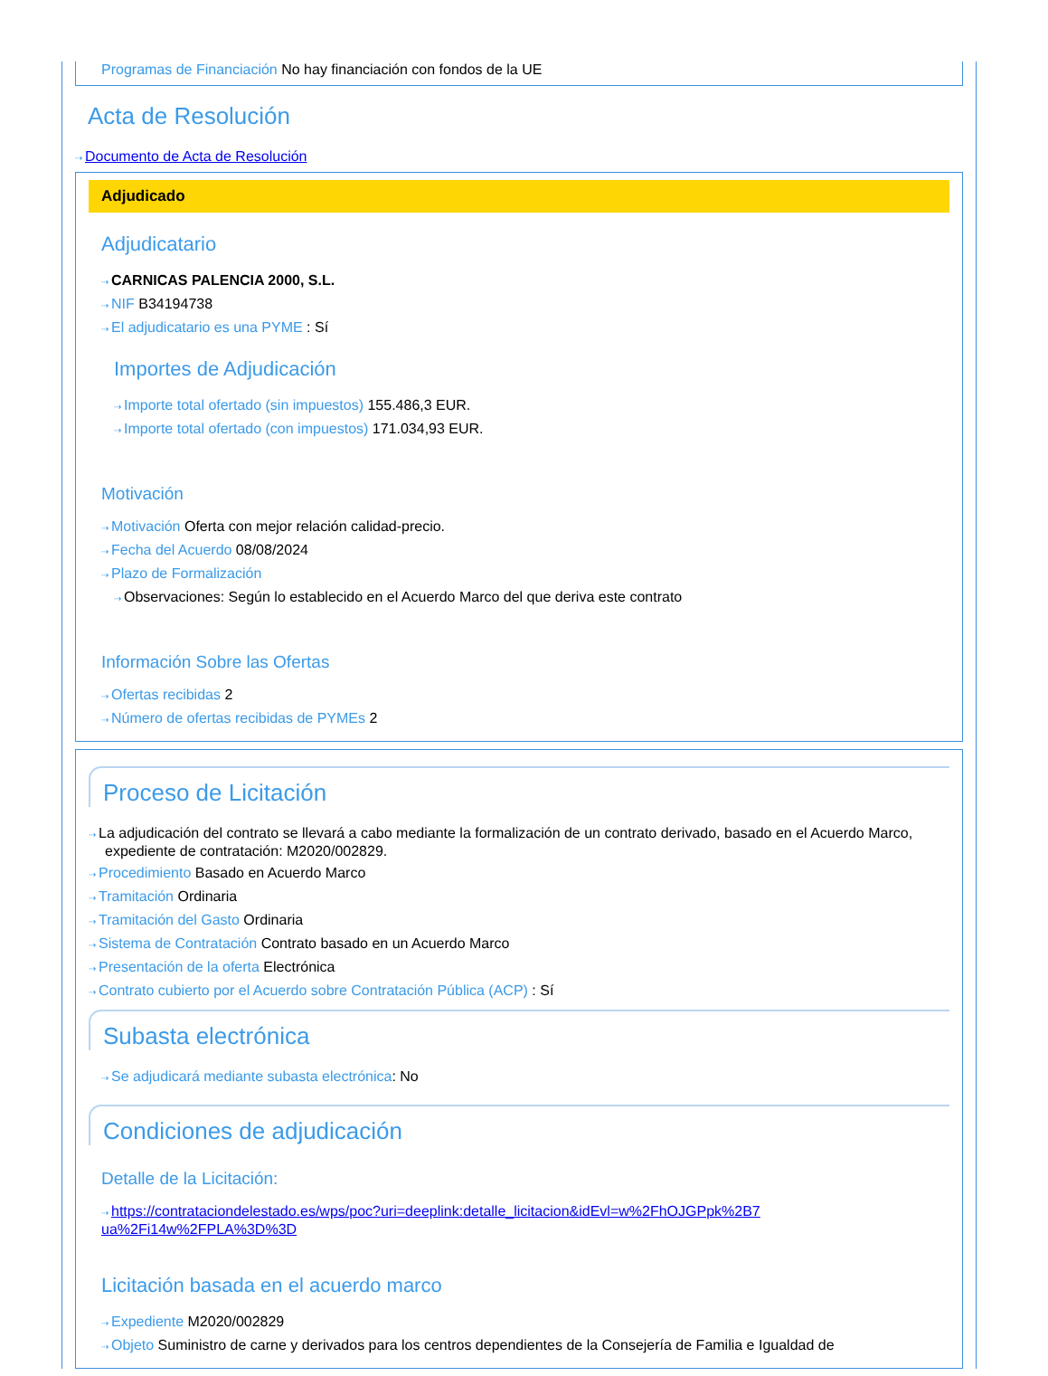Programas de Financiación No hay financiación con fondos de la UE
Acta de Resolución
⇢ Documento de Acta de Resolución
Adjudicado
Adjudicatario
⇢ CARNICAS PALENCIA 2000, S.L.
⇢ NIF B34194738
⇢ El adjudicatario es una PYME : Sí
Importes de Adjudicación
⇢ Importe total ofertado (sin impuestos) 155.486,3 EUR.
⇢ Importe total ofertado (con impuestos) 171.034,93 EUR.
Motivación
⇢ Motivación Oferta con mejor relación calidad-precio.
⇢ Fecha del Acuerdo 08/08/2024
⇢ Plazo de Formalización
⇢ Observaciones: Según lo establecido en el Acuerdo Marco del que deriva este contrato
Información Sobre las Ofertas
⇢ Ofertas recibidas 2
⇢ Número de ofertas recibidas de PYMEs 2
Proceso de Licitación
⇢ La adjudicación del contrato se llevará a cabo mediante la formalización de un contrato derivado, basado en el Acuerdo Marco, expediente de contratación: M2020/002829.
⇢ Procedimiento Basado en Acuerdo Marco
⇢ Tramitación Ordinaria
⇢ Tramitación del Gasto Ordinaria
⇢ Sistema de Contratación Contrato basado en un Acuerdo Marco
⇢ Presentación de la oferta Electrónica
⇢ Contrato cubierto por el Acuerdo sobre Contratación Pública (ACP) : Sí
Subasta electrónica
⇢ Se adjudicará mediante subasta electrónica: No
Condiciones de adjudicación
Detalle de la Licitación:
⇢ https://contrataciondelestado.es/wps/poc?uri=deeplink:detalle_licitacion&idEvl=w%2FhOJGPpk%2B7 ua%2Fi14w%2FPLA%3D%3D
Licitación basada en el acuerdo marco
⇢ Expediente M2020/002829
⇢ Objeto Suministro de carne y derivados para los centros dependientes de la Consejería de Familia e Igualdad de